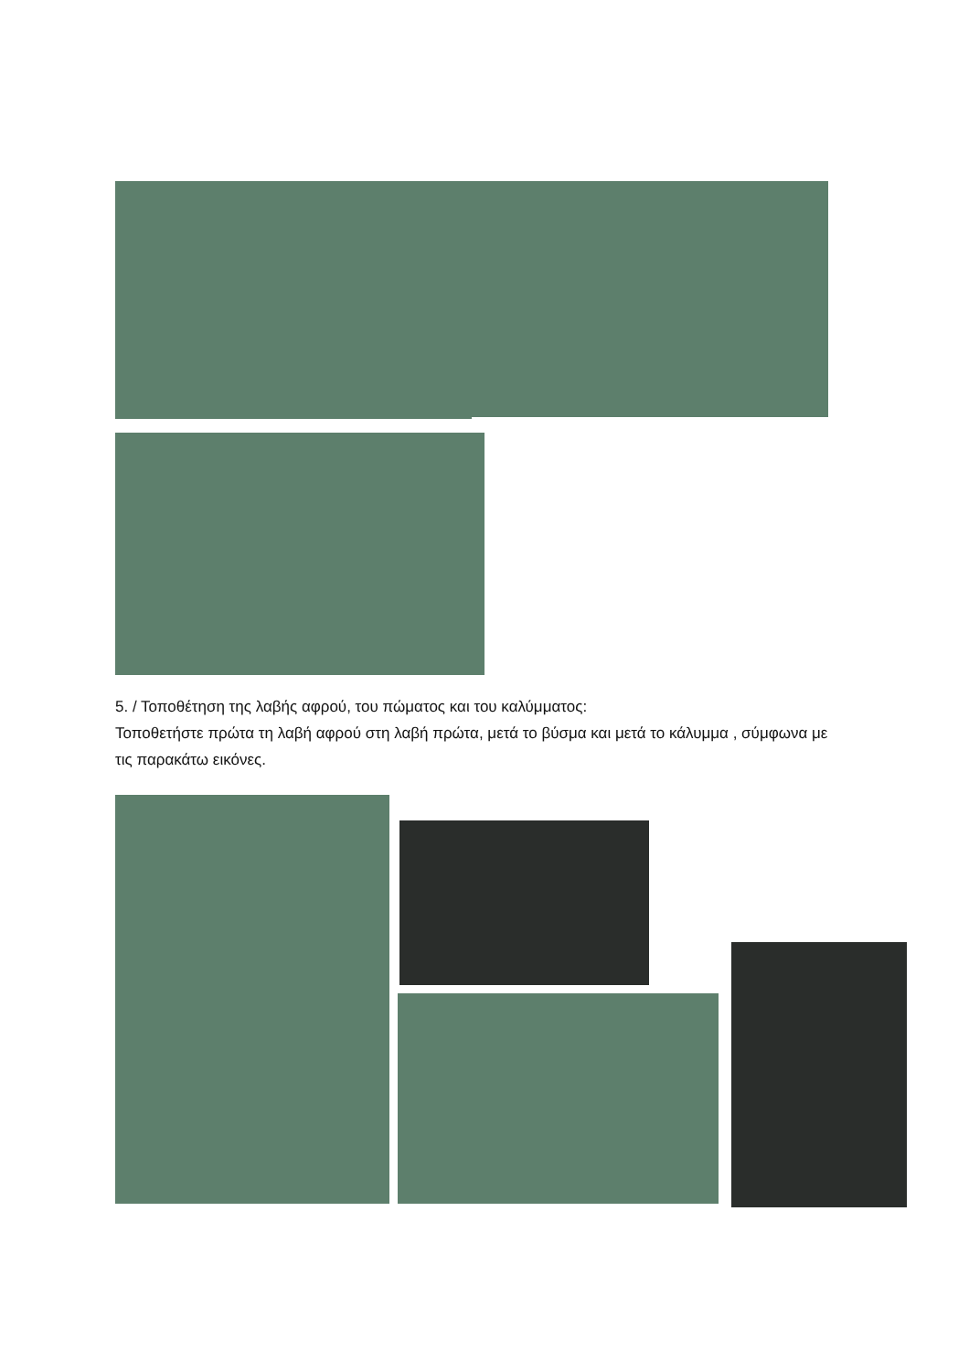5. / Τοποθέτηση της λαβής αφρού, του πώματος και του καλύμματος:
Τοποθετήστε πρώτα τη λαβή αφρού στη λαβή πρώτα, μετά το βύσμα και μετά το κάλυμμα , σύμφωνα με τις παρακάτω εικόνες.